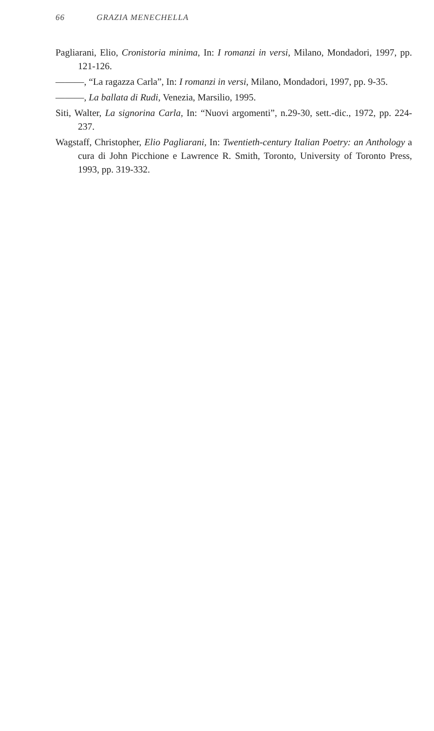66 GRAZIA MENECHELLA
Pagliarani, Elio, Cronistoria minima, In: I romanzi in versi, Milano, Mondadori, 1997, pp. 121-126.
———, “La ragazza Carla”, In: I romanzi in versi, Milano, Mondadori, 1997, pp. 9-35.
———, La ballata di Rudi, Venezia, Marsilio, 1995.
Siti, Walter, La signorina Carla, In: “Nuovi argomenti”, n.29-30, sett.-dic., 1972, pp. 224-237.
Wagstaff, Christopher, Elio Pagliarani, In: Twentieth-century Italian Poetry: an Anthology a cura di John Picchione e Lawrence R. Smith, Toronto, University of Toronto Press, 1993, pp. 319-332.